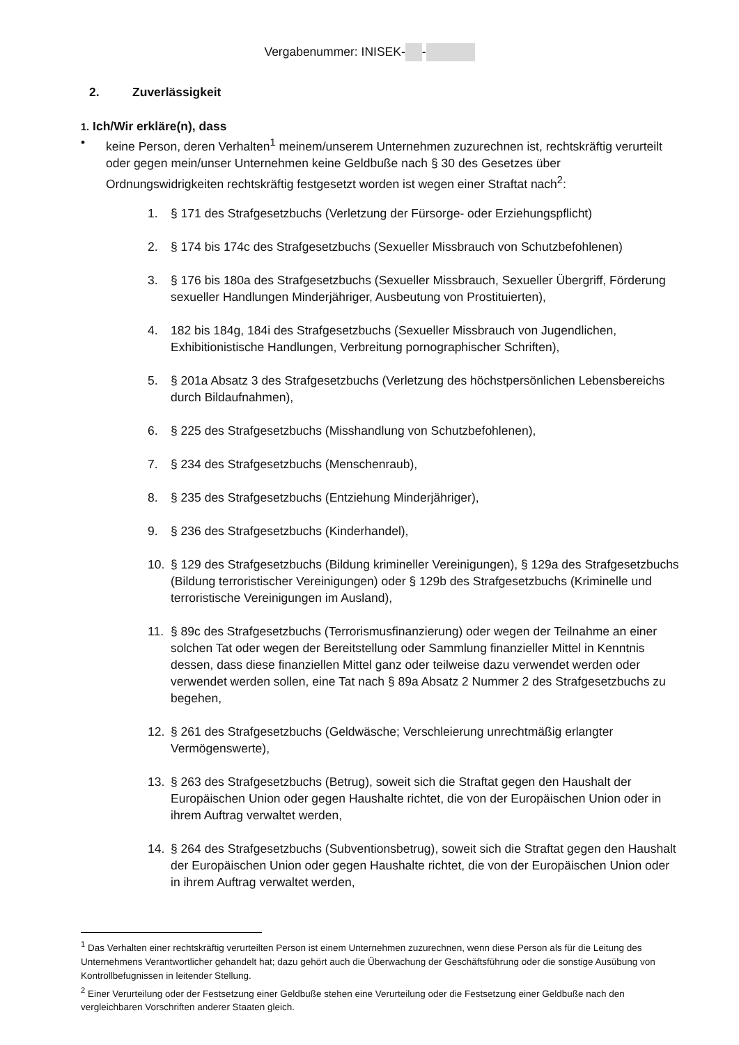Vergabenummer: INISEK- -
2. Zuverlässigkeit
1. Ich/Wir erkläre(n), dass
• keine Person, deren Verhalten<sup>1</sup> meinem/unserem Unternehmen zuzurechnen ist, rechtskräftig verurteilt oder gegen mein/unser Unternehmen keine Geldbuße nach § 30 des Gesetzes über Ordnungswidrigkeiten rechtskräftig festgesetzt worden ist wegen einer Straftat nach<sup>2</sup>:
1. § 171 des Strafgesetzbuchs (Verletzung der Fürsorge- oder Erziehungspflicht)
2. § 174 bis 174c des Strafgesetzbuchs (Sexueller Missbrauch von Schutzbefohlenen)
3. § 176 bis 180a des Strafgesetzbuchs (Sexueller Missbrauch, Sexueller Übergriff, Förderung sexueller Handlungen Minderjähriger, Ausbeutung von Prostituierten),
4. 182 bis 184g, 184i des Strafgesetzbuchs (Sexueller Missbrauch von Jugendlichen, Exhibitionistische Handlungen, Verbreitung pornographischer Schriften),
5. § 201a Absatz 3 des Strafgesetzbuchs (Verletzung des höchstpersönlichen Lebensbereichs durch Bildaufnahmen),
6. § 225 des Strafgesetzbuchs (Misshandlung von Schutzbefohlenen),
7. § 234 des Strafgesetzbuchs (Menschenraub),
8. § 235 des Strafgesetzbuchs (Entziehung Minderjähriger),
9. § 236 des Strafgesetzbuchs (Kinderhandel),
10. § 129 des Strafgesetzbuchs (Bildung krimineller Vereinigungen), § 129a des Strafgesetzbuchs (Bildung terroristischer Vereinigungen) oder § 129b des Strafgesetzbuchs (Kriminelle und terroristische Vereinigungen im Ausland),
11. § 89c des Strafgesetzbuchs (Terrorismusfinanzierung) oder wegen der Teilnahme an einer solchen Tat oder wegen der Bereitstellung oder Sammlung finanzieller Mittel in Kenntnis dessen, dass diese finanziellen Mittel ganz oder teilweise dazu verwendet werden oder verwendet werden sollen, eine Tat nach § 89a Absatz 2 Nummer 2 des Strafgesetzbuchs zu begehen,
12. § 261 des Strafgesetzbuchs (Geldwäsche; Verschleierung unrechtmäßig erlangter Vermögenswerte),
13. § 263 des Strafgesetzbuchs (Betrug), soweit sich die Straftat gegen den Haushalt der Europäischen Union oder gegen Haushalte richtet, die von der Europäischen Union oder in ihrem Auftrag verwaltet werden,
14. § 264 des Strafgesetzbuchs (Subventionsbetrug), soweit sich die Straftat gegen den Haushalt der Europäischen Union oder gegen Haushalte richtet, die von der Europäischen Union oder in ihrem Auftrag verwaltet werden,
<sup>1</sup> Das Verhalten einer rechtskräftig verurteilten Person ist einem Unternehmen zuzurechnen, wenn diese Person als für die Leitung des Unternehmens Verantwortlicher gehandelt hat; dazu gehört auch die Überwachung der Geschäftsführung oder die sonstige Ausübung von Kontrollbefugnissen in leitender Stellung.
<sup>2</sup> Einer Verurteilung oder der Festsetzung einer Geldbuße stehen eine Verurteilung oder die Festsetzung einer Geldbuße nach den vergleichbaren Vorschriften anderer Staaten gleich.